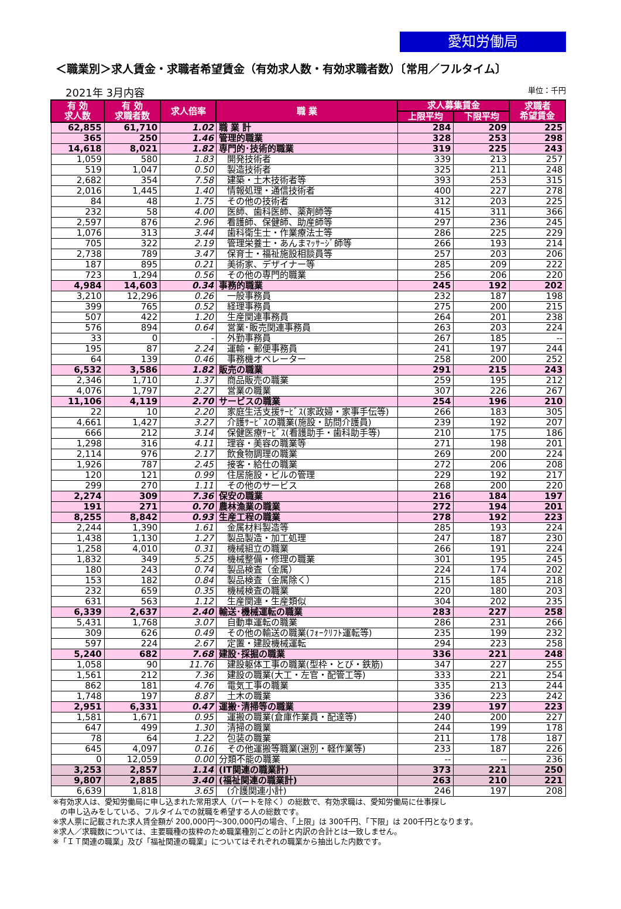愛知労働局
＜職業別＞求人賃金・求職者希望賃金（有効求人数・有効求職者数）〔常用／フルタイム〕
2021年 3月内容 単位：千円
| 有 効 求人数 | 有 効 求職者数 | 求人倍率 | 職 業 | 求人募集賃金 | | 求職者 希望賃金 |
| --- | --- | --- | --- | --- | --- | --- |
| | | | | 上限平均 | 下限平均 | |
| 62,855 | 61,710 | 1.02 | 職 業 計 | 284 | 209 | 225 |
| 365 | 250 | 1.46 | 管理的職業 | 328 | 253 | 298 |
| 14,618 | 8,021 | 1.82 | 専門的･技術的職業 | 319 | 225 | 243 |
| 1,059 | 580 | 1.83 | 開発技術者 | 339 | 213 | 257 |
| 519 | 1,047 | 0.50 | 製造技術者 | 325 | 211 | 248 |
| 2,682 | 354 | 7.58 | 建築・土木技術者等 | 393 | 253 | 315 |
| 2,016 | 1,445 | 1.40 | 情報処理・通信技術者 | 400 | 227 | 278 |
| 84 | 48 | 1.75 | その他の技術者 | 312 | 203 | 225 |
| 232 | 58 | 4.00 | 医師、歯科医師、薬剤師等 | 415 | 311 | 366 |
| 2,597 | 876 | 2.96 | 看護師、保健師、助産師等 | 297 | 236 | 245 |
| 1,076 | 313 | 3.44 | 歯科衛生士・作業療法士等 | 286 | 225 | 229 |
| 705 | 322 | 2.19 | 管理栄養士・あんまﾏｯｻｰｼﾞ師等 | 266 | 193 | 214 |
| 2,738 | 789 | 3.47 | 保育士・福祉施設相談員等 | 257 | 203 | 206 |
| 187 | 895 | 0.21 | 美術家、デザイナー等 | 285 | 209 | 222 |
| 723 | 1,294 | 0.56 | その他の専門的職業 | 256 | 206 | 220 |
| 4,984 | 14,603 | 0.34 | 事務的職業 | 245 | 192 | 202 |
| 3,210 | 12,296 | 0.26 | 一般事務員 | 232 | 187 | 198 |
| 399 | 765 | 0.52 | 経理事務員 | 275 | 200 | 215 |
| 507 | 422 | 1.20 | 生産関連事務員 | 264 | 201 | 238 |
| 576 | 894 | 0.64 | 営業･販売関連事務員 | 263 | 203 | 224 |
| 33 | 0 | - | 外勤事務員 | 267 | 185 | -- |
| 195 | 87 | 2.24 | 運輸・郵便事務員 | 241 | 197 | 244 |
| 64 | 139 | 0.46 | 事務機オペレーター | 258 | 200 | 252 |
| 6,532 | 3,586 | 1.82 | 販売の職業 | 291 | 215 | 243 |
| 2,346 | 1,710 | 1.37 | 商品販売の職業 | 259 | 195 | 212 |
| 4,076 | 1,797 | 2.27 | 営業の職業 | 307 | 226 | 267 |
| 11,106 | 4,119 | 2.70 | サービスの職業 | 254 | 196 | 210 |
| 22 | 10 | 2.20 | 家庭生活支援ｻｰﾋﾞｽ(家政婦・家事手伝等) | 266 | 183 | 305 |
| 4,661 | 1,427 | 3.27 | 介護ｻｰﾋﾞｽの職業(施設・訪問介護員) | 239 | 192 | 207 |
| 666 | 212 | 3.14 | 保健医療ｻｰﾋﾞｽ(看護助手・歯科助手等) | 210 | 175 | 186 |
| 1,298 | 316 | 4.11 | 理容・美容の職業等 | 271 | 198 | 201 |
| 2,114 | 976 | 2.17 | 飲食物調理の職業 | 269 | 200 | 224 |
| 1,926 | 787 | 2.45 | 接客・給仕の職業 | 272 | 206 | 208 |
| 120 | 121 | 0.99 | 住居施設・ビルの管理 | 229 | 192 | 217 |
| 299 | 270 | 1.11 | その他のサービス | 268 | 200 | 220 |
| 2,274 | 309 | 7.36 | 保安の職業 | 216 | 184 | 197 |
| 191 | 271 | 0.70 | 農林漁業の職業 | 272 | 194 | 201 |
| 8,255 | 8,842 | 0.93 | 生産工程の職業 | 278 | 192 | 223 |
| 2,244 | 1,390 | 1.61 | 金属材料製造等 | 285 | 193 | 224 |
| 1,438 | 1,130 | 1.27 | 製品製造・加工処理 | 247 | 187 | 230 |
| 1,258 | 4,010 | 0.31 | 機械組立の職業 | 266 | 191 | 224 |
| 1,832 | 349 | 5.25 | 機械整備・修理の職業 | 301 | 195 | 245 |
| 180 | 243 | 0.74 | 製品検査（金属） | 224 | 174 | 202 |
| 153 | 182 | 0.84 | 製品検査（金属除く） | 215 | 185 | 218 |
| 232 | 659 | 0.35 | 機械検査の職業 | 220 | 180 | 203 |
| 631 | 563 | 1.12 | 生産関連・生産類似 | 304 | 202 | 235 |
| 6,339 | 2,637 | 2.40 | 輸送･機械運転の職業 | 283 | 227 | 258 |
| 5,431 | 1,768 | 3.07 | 自動車運転の職業 | 286 | 231 | 266 |
| 309 | 626 | 0.49 | その他の輸送の職業(ﾌｫｰｸﾘﾌﾄ運転等) | 235 | 199 | 232 |
| 597 | 224 | 2.67 | 定置・建設機械運転 | 294 | 223 | 258 |
| 5,240 | 682 | 7.68 | 建設･採掘の職業 | 336 | 221 | 248 |
| 1,058 | 90 | 11.76 | 建設躯体工事の職業(型枠・とび・鉄筋) | 347 | 227 | 255 |
| 1,561 | 212 | 7.36 | 建設の職業(大工・左官・配管工等) | 333 | 221 | 254 |
| 862 | 181 | 4.76 | 電気工事の職業 | 335 | 213 | 244 |
| 1,748 | 197 | 8.87 | 土木の職業 | 336 | 223 | 242 |
| 2,951 | 6,331 | 0.47 | 運搬･清掃等の職業 | 239 | 197 | 223 |
| 1,581 | 1,671 | 0.95 | 運搬の職業(倉庫作業員・配達等) | 240 | 200 | 227 |
| 647 | 499 | 1.30 | 清掃の職業 | 244 | 199 | 178 |
| 78 | 64 | 1.22 | 包装の職業 | 211 | 178 | 187 |
| 645 | 4,097 | 0.16 | その他運搬等職業(選別・軽作業等) | 233 | 187 | 226 |
| 0 | 12,059 | 0.00 | 分類不能の職業 | -- | -- | 236 |
| 3,253 | 2,857 | 1.14 | (IT関連の職業計) | 373 | 221 | 250 |
| 9,807 | 2,885 | 3.40 | (福祉関連の職業計) | 263 | 210 | 221 |
| 6,639 | 1,818 | 3.65 | (介護関連小計) | 246 | 197 | 208 |
※有効求人は、愛知労働局に申し込まれた常用求人（パートを除く）の総数で、有効求職は、愛知労働局に仕事探し
　の申し込みをしている、フルタイムでの就職を希望する人の総数です。
※求人票に記載された求人賃金額が 200,000円～300,000円の場合、「上限」は 300千円、「下限」は 200千円となります。
※求人／求職数については、主要職種の抜粋のため職業種別ごとの計と内訳の合計とは一致しません。
※「ＩＴ関連の職業」及び「福祉関連の職業」についてはそれぞれの職業から抽出した内数です。